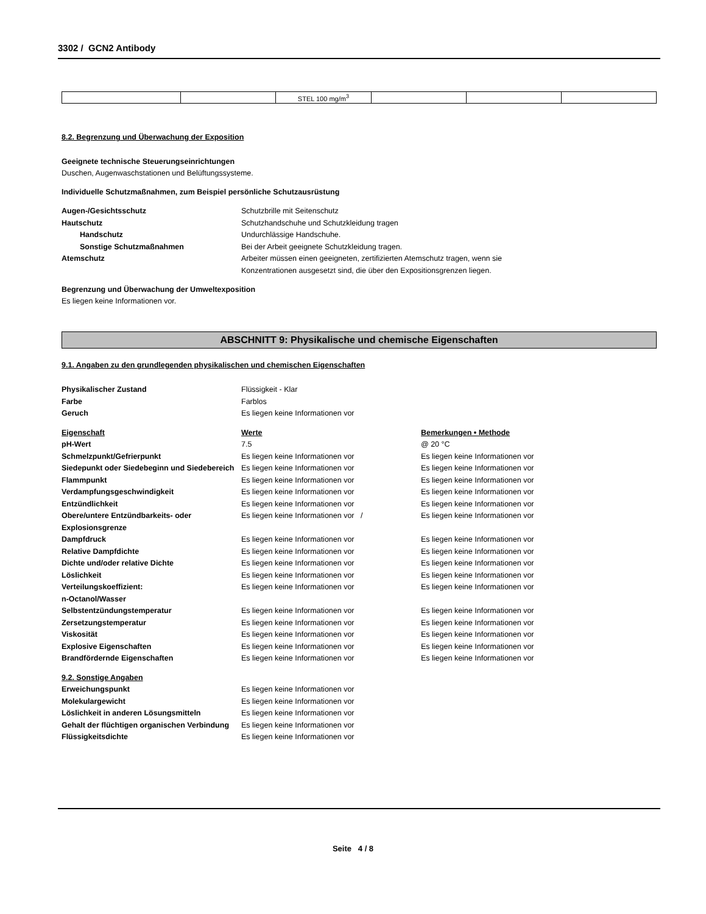3302 / GCN2 Antibody
| | | STEL 100 mg/m<sup>3</sup> | | | |
8.2. Begrenzung und Überwachung der Exposition
Geeignete technische Steuerungseinrichtungen
Duschen, Augenwaschstationen und Belüftungssysteme.
Individuelle Schutzmaßnahmen, zum Beispiel persönliche Schutzausrüstung
| Augen-/Gesichtsschutz | Schutzbrille mit Seitenschutz |
| Hautschutz | Schutzhandschuhe und Schutzkleidung tragen |
| Handschutz | Undurchlässige Handschuhe. |
| Sonstige Schutzmaßnahmen | Bei der Arbeit geeignete Schutzkleidung tragen. |
| Atemschutz | Arbeiter müssen einen geeigneten, zertifizierten Atemschutz tragen, wenn sie Konzentrationen ausgesetzt sind, die über den Expositionsgrenzen liegen. |
Begrenzung und Überwachung der Umweltexposition
Es liegen keine Informationen vor.
ABSCHNITT 9: Physikalische und chemische Eigenschaften
9.1. Angaben zu den grundlegenden physikalischen und chemischen Eigenschaften
| Physikalischer Zustand | Flüssigkeit - Klar |
| Farbe | Farblos |
| Geruch | Es liegen keine Informationen vor |
| Eigenschaft | Werte | Bemerkungen • Methode |
| pH-Wert | 7.5 | @ 20 °C |
| Schmelzpunkt/Gefrierpunkt | Es liegen keine Informationen vor | Es liegen keine Informationen vor |
| Siedepunkt oder Siedebeginn und Siedebereich | Es liegen keine Informationen vor | Es liegen keine Informationen vor |
| Flammpunkt | Es liegen keine Informationen vor | Es liegen keine Informationen vor |
| Verdampfungsgeschwindigkeit | Es liegen keine Informationen vor | Es liegen keine Informationen vor |
| Entzündlichkeit | Es liegen keine Informationen vor | Es liegen keine Informationen vor |
| Obere/untere Entzündbarkeits- oder Explosionsgrenze | Es liegen keine Informationen vor / | Es liegen keine Informationen vor |
| Dampfdruck | Es liegen keine Informationen vor | Es liegen keine Informationen vor |
| Relative Dampfdichte | Es liegen keine Informationen vor | Es liegen keine Informationen vor |
| Dichte und/oder relative Dichte | Es liegen keine Informationen vor | Es liegen keine Informationen vor |
| Löslichkeit | Es liegen keine Informationen vor | Es liegen keine Informationen vor |
| Verteilungskoeffizient: n-Octanol/Wasser | Es liegen keine Informationen vor | Es liegen keine Informationen vor |
| Selbstentzündungstemperatur | Es liegen keine Informationen vor | Es liegen keine Informationen vor |
| Zersetzungstemperatur | Es liegen keine Informationen vor | Es liegen keine Informationen vor |
| Viskosität | Es liegen keine Informationen vor | Es liegen keine Informationen vor |
| Explosive Eigenschaften | Es liegen keine Informationen vor | Es liegen keine Informationen vor |
| Brandfördernde Eigenschaften | Es liegen keine Informationen vor | Es liegen keine Informationen vor |
| 9.2. Sonstige Angaben | |
| Erweichungspunkt | Es liegen keine Informationen vor |
| Molekulargewicht | Es liegen keine Informationen vor |
| Löslichkeit in anderen Lösungsmitteln | Es liegen keine Informationen vor |
| Gehalt der flüchtigen organischen Verbindung | Es liegen keine Informationen vor |
| Flüssigkeitsdichte | Es liegen keine Informationen vor |
Seite 4 / 8